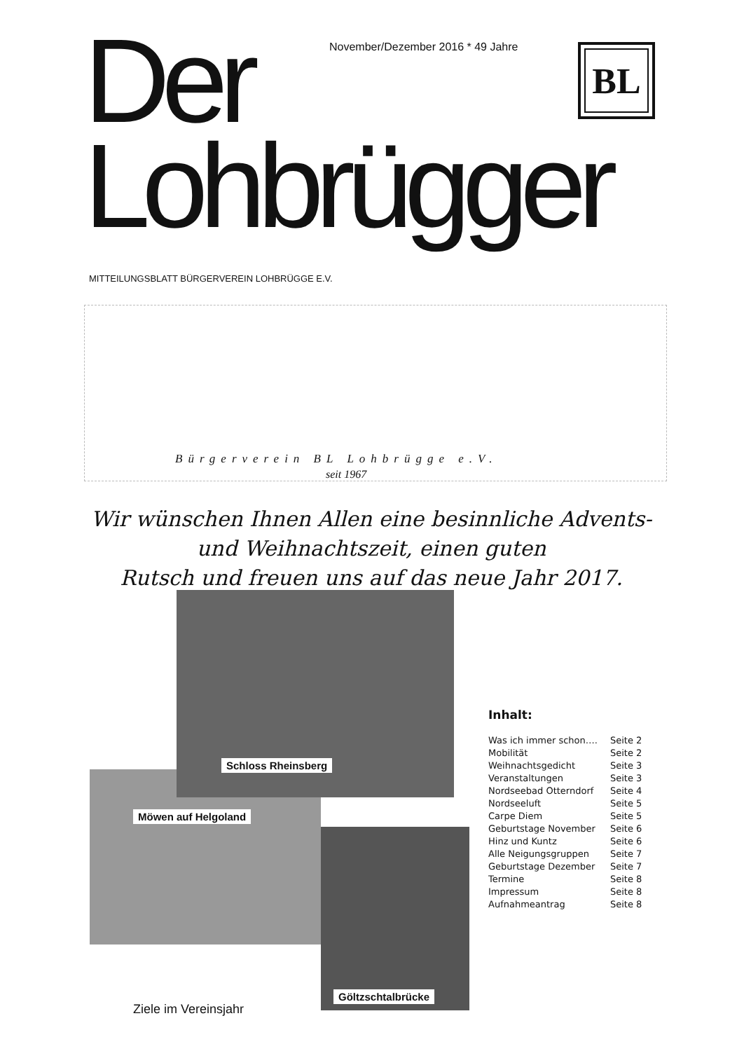November/Dezember 2016 * 49 Jahre
BL
Der
Lohbrügger
MITTEILUNGSBLATT BÜRGERVEREIN LOHBRÜGGE E.V.
Bürgerverein BL Lohbrügge e.V.
seit 1967
Wir wünschen Ihnen Allen eine besinnliche Advents-
und Weihnachtszeit, einen guten
Rutsch und freuen uns auf das neue Jahr 2017.
Schloss Rheinsberg
Möwen auf Helgoland
Göltzschtalbrücke
Ziele im Vereinsjahr
Inhalt:
| Was ich immer schon…. | Seite 2 |
| Mobilität | Seite 2 |
| Weihnachtsgedicht | Seite 3 |
| Veranstaltungen | Seite 3 |
| Nordseebad Otterndorf | Seite 4 |
| Nordseeluft | Seite 5 |
| Carpe Diem | Seite 5 |
| Geburtstage November | Seite 6 |
| Hinz und Kuntz | Seite 6 |
| Alle Neigungsgruppen | Seite 7 |
| Geburtstage Dezember | Seite 7 |
| Termine | Seite 8 |
| Impressum | Seite 8 |
| Aufnahmeantrag | Seite 8 |